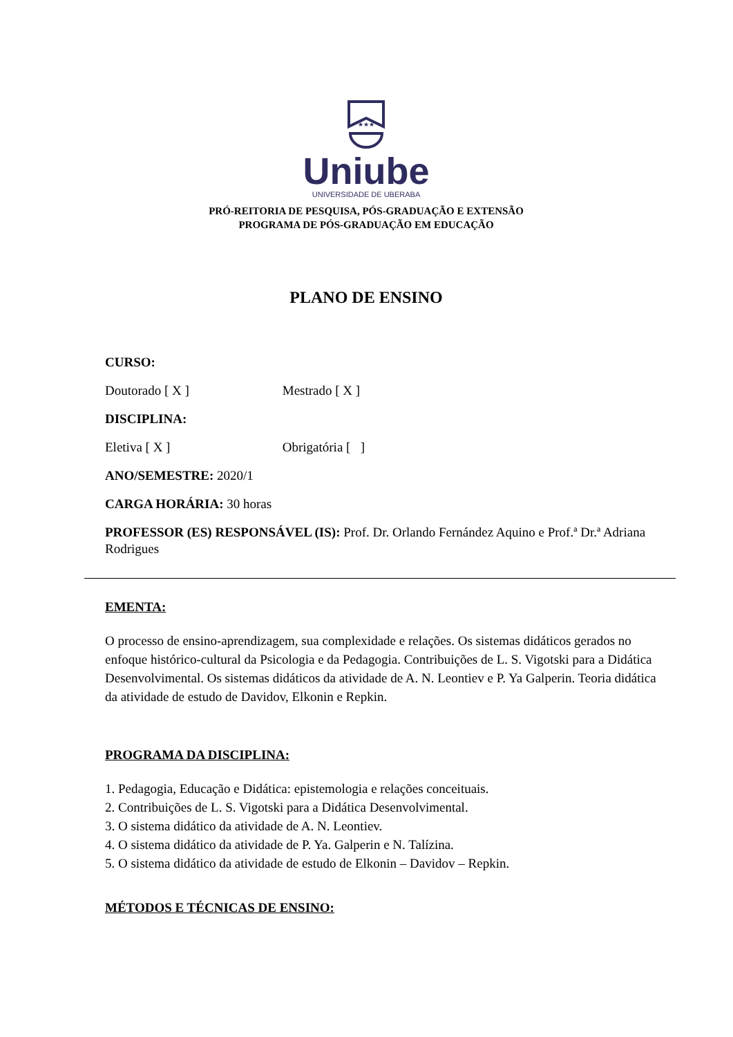★★★
Uniube
UNIVERSIDADE DE UBERABA
PRÓ-REITORIA DE PESQUISA, PÓS-GRADUAÇÃO E EXTENSÃO
PROGRAMA DE PÓS-GRADUAÇÃO EM EDUCAÇÃO
PLANO DE ENSINO
CURSO:
Doutorado [ X ] Mestrado [ X ]
DISCIPLINA:
Eletiva [ X ] Obrigatória [ ]
ANO/SEMESTRE: 2020/1
CARGA HORÁRIA: 30 horas
PROFESSOR (ES) RESPONSÁVEL (IS): Prof. Dr. Orlando Fernández Aquino e Prof.ª Dr.ª Adriana Rodrigues
EMENTA:
O processo de ensino-aprendizagem, sua complexidade e relações. Os sistemas didáticos gerados no enfoque histórico-cultural da Psicologia e da Pedagogia. Contribuições de L. S. Vigotski para a Didática Desenvolvimental. Os sistemas didáticos da atividade de A. N. Leontiev e P. Ya Galperin. Teoria didática da atividade de estudo de Davidov, Elkonin e Repkin.
PROGRAMA DA DISCIPLINA:
1. Pedagogia, Educação e Didática: epistemologia e relações conceituais.
2. Contribuições de L. S. Vigotski para a Didática Desenvolvimental.
3. O sistema didático da atividade de A. N. Leontiev.
4. O sistema didático da atividade de P. Ya. Galperin e N. Talízina.
5. O sistema didático da atividade de estudo de Elkonin – Davidov – Repkin.
MÉTODOS E TÉCNICAS DE ENSINO: